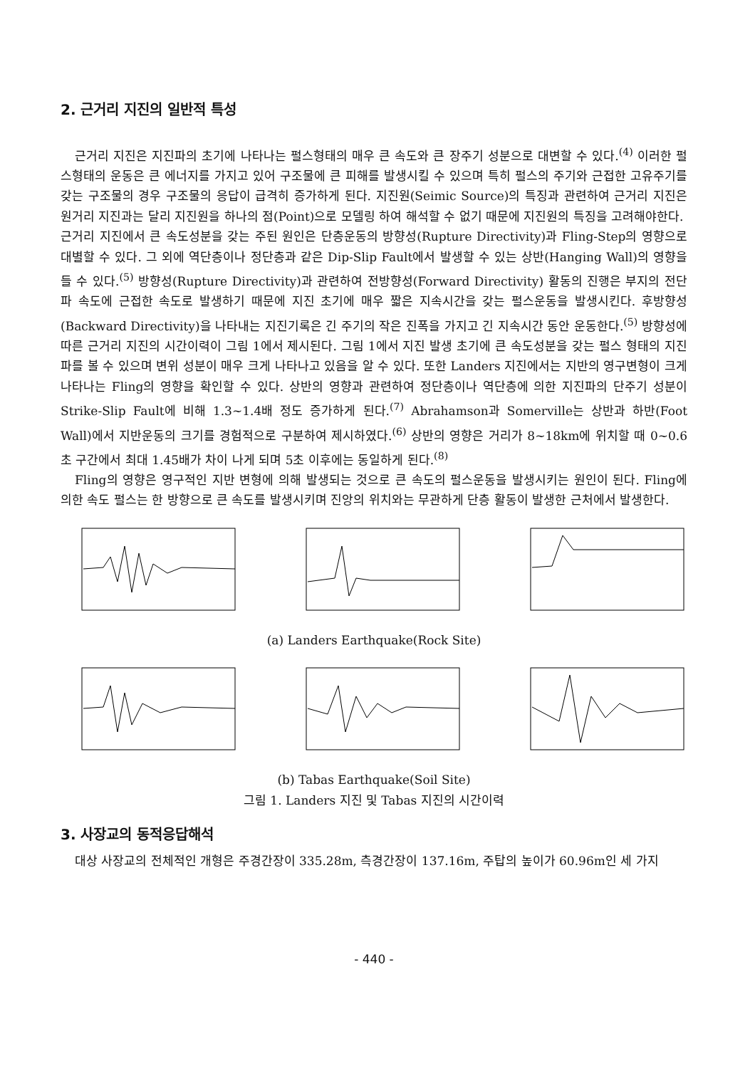2. 근거리 지진의 일반적 특성
근거리 지진은 지진파의 초기에 나타나는 펄스형태의 매우 큰 속도와 큰 장주기 성분으로 대변할 수 있다.<sup>(4)</sup> 이러한 펄스형태의 운동은 큰 에너지를 가지고 있어 구조물에 큰 피해를 발생시킬 수 있으며 특히 펄스의 주기와 근접한 고유주기를 갖는 구조물의 경우 구조물의 응답이 급격히 증가하게 된다. 지진원(Seimic Source)의 특징과 관련하여 근거리 지진은 원거리 지진과는 달리 지진원을 하나의 점(Point)으로 모델링 하여 해석할 수 없기 때문에 지진원의 특징을 고려해야한다.
근거리 지진에서 큰 속도성분을 갖는 주된 원인은 단층운동의 방향성(Rupture Directivity)과 Fling-Step의 영향으로 대별할 수 있다. 그 외에 역단층이나 정단층과 같은 Dip-Slip Fault에서 발생할 수 있는 상반(Hanging Wall)의 영향을 들 수 있다.<sup>(5)</sup> 방향성(Rupture Directivity)과 관련하여 전방향성(Forward Directivity) 활동의 진행은 부지의 전단파 속도에 근접한 속도로 발생하기 때문에 지진 초기에 매우 짧은 지속시간을 갖는 펄스운동을 발생시킨다. 후방향성(Backward Directivity)을 나타내는 지진기록은 긴 주기의 작은 진폭을 가지고 긴 지속시간 동안 운동한다.<sup>(5)</sup> 방향성에 따른 근거리 지진의 시간이력이 그림 1에서 제시된다. 그림 1에서 지진 발생 초기에 큰 속도성분을 갖는 펄스 형태의 지진파를 볼 수 있으며 변위 성분이 매우 크게 나타나고 있음을 알 수 있다. 또한 Landers 지진에서는 지반의 영구변형이 크게 나타나는 Fling의 영향을 확인할 수 있다. 상반의 영향과 관련하여 정단층이나 역단층에 의한 지진파의 단주기 성분이 Strike-Slip Fault에 비해 1.3~1.4배 정도 증가하게 된다.<sup>(7)</sup> Abrahamson과 Somerville는 상반과 하반(Foot Wall)에서 지반운동의 크기를 경험적으로 구분하여 제시하였다.<sup>(6)</sup> 상반의 영향은 거리가 8~18km에 위치할 때 0~0.6초 구간에서 최대 1.45배가 차이 나게 되며 5초 이후에는 동일하게 된다.<sup>(8)</sup>
Fling의 영향은 영구적인 지반 변형에 의해 발생되는 것으로 큰 속도의 펄스운동을 발생시키는 원인이 된다. Fling에 의한 속도 펄스는 한 방향으로 큰 속도를 발생시키며 진앙의 위치와는 무관하게 단층 활동이 발생한 근처에서 발생한다.
(a) Landers Earthquake(Rock Site)
(b) Tabas Earthquake(Soil Site)
그림 1. Landers 지진 및 Tabas 지진의 시간이력
3. 사장교의 동적응답해석
대상 사장교의 전체적인 개형은 주경간장이 335.28m, 측경간장이 137.16m, 주탑의 높이가 60.96m인 세 가지
- 440 -